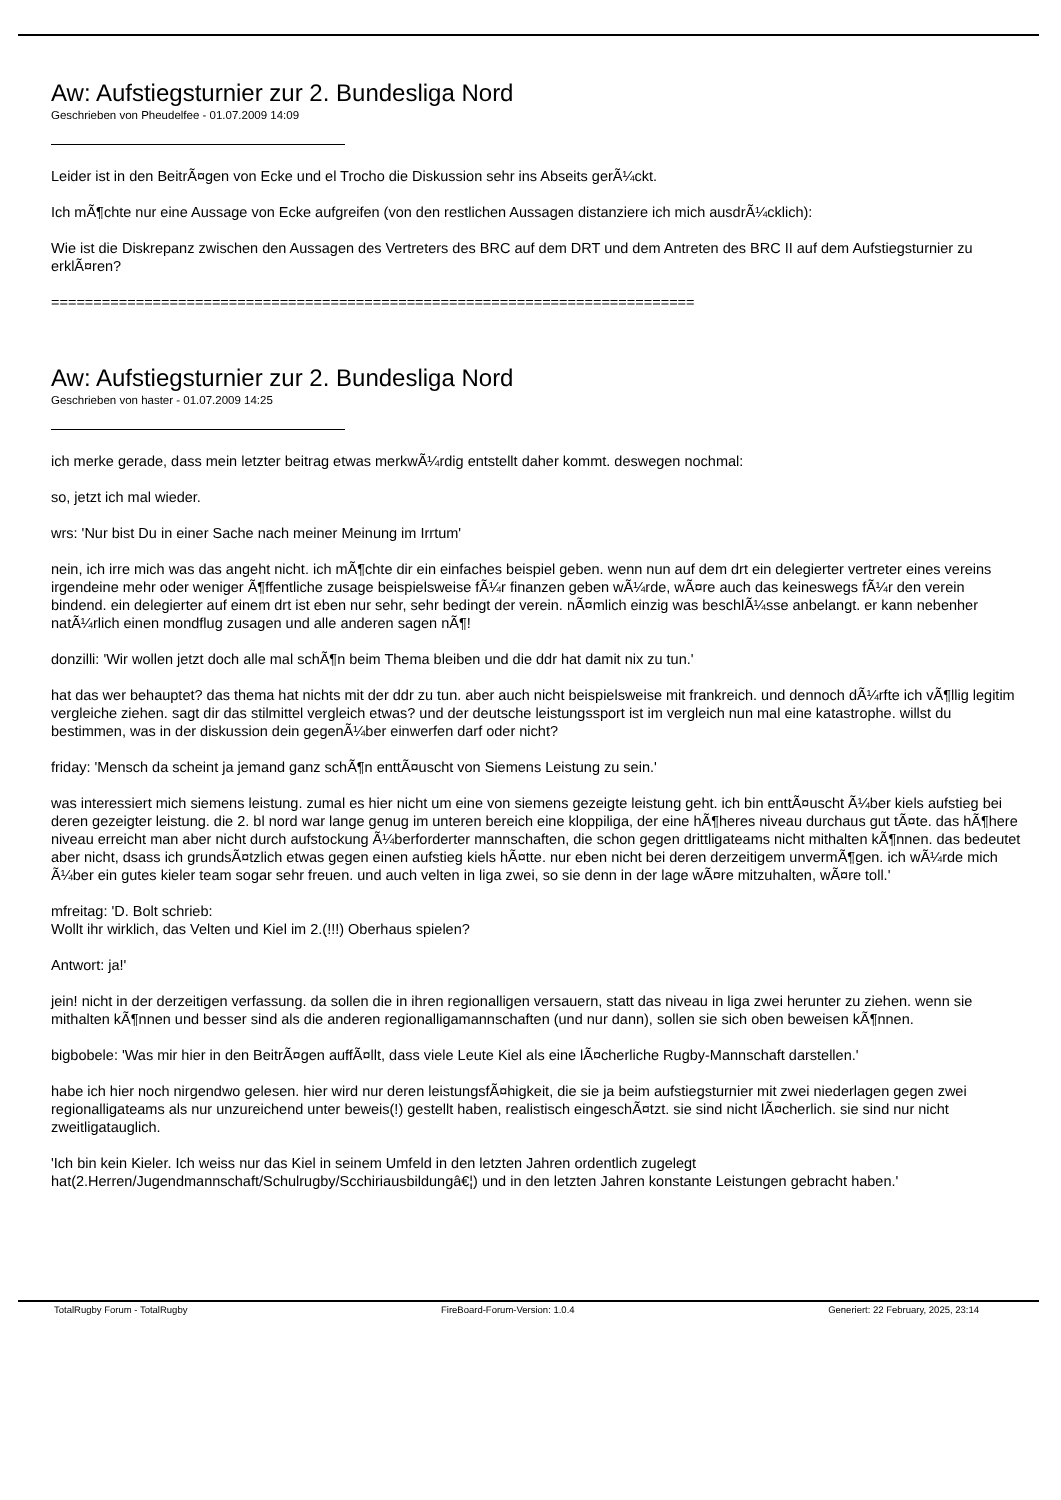Aw: Aufstiegsturnier zur 2. Bundesliga Nord
Geschrieben von Pheudelfee - 01.07.2009 14:09
Leider ist in den BeitrÃ¤gen von Ecke und el Trocho die Diskussion sehr ins Abseits gerÃ¼ckt.
Ich mÃ¶chte nur eine Aussage von Ecke aufgreifen (von den restlichen Aussagen distanziere ich mich ausdrÃ¼cklich):
Wie ist die Diskrepanz zwischen den Aussagen des Vertreters des BRC auf dem DRT und dem Antreten des BRC II auf dem Aufstiegsturnier zu erklÃ¤ren?
============================================================================
Aw: Aufstiegsturnier zur 2. Bundesliga Nord
Geschrieben von haster - 01.07.2009 14:25
ich merke gerade, dass mein letzter beitrag etwas merkwÃ¼rdig entstellt daher kommt. deswegen nochmal:
so, jetzt ich mal wieder.
wrs: 'Nur bist Du in einer Sache nach meiner Meinung im Irrtum'
nein, ich irre mich was das angeht nicht. ich mÃ¶chte dir ein einfaches beispiel geben. wenn nun auf dem drt ein delegierter vertreter eines vereins irgendeine mehr oder weniger Ã¶ffentliche zusage beispielsweise fÃ¼r finanzen geben wÃ¼rde, wÃ¤re auch das keineswegs fÃ¼r den verein bindend. ein delegierter auf einem drt ist eben nur sehr, sehr bedingt der verein. nÃ¤mlich einzig was beschlÃ¼sse anbelangt. er kann nebenher natÃ¼rlich einen mondflug zusagen und alle anderen sagen nÃ¶!
donzilli: 'Wir wollen jetzt doch alle mal schÃ¶n beim Thema bleiben und die ddr hat damit nix zu tun.'
hat das wer behauptet? das thema hat nichts mit der ddr zu tun. aber auch nicht beispielsweise mit frankreich. und dennoch dÃ¼rfte ich vÃ¶llig legitim vergleiche ziehen. sagt dir das stilmittel vergleich etwas? und der deutsche leistungssport ist im vergleich nun mal eine katastrophe. willst du bestimmen, was in der diskussion dein gegenÃ¼ber einwerfen darf oder nicht?
friday: 'Mensch da scheint ja jemand ganz schÃ¶n enttÃ¤uscht von Siemens Leistung zu sein.'
was interessiert mich siemens leistung. zumal es hier nicht um eine von siemens gezeigte leistung geht. ich bin enttÃ¤uscht Ã¼ber kiels aufstieg bei deren gezeigter leistung. die 2. bl nord war lange genug im unteren bereich eine kloppiliga, der eine hÃ¶heres niveau durchaus gut tÃ¤te. das hÃ¶here niveau erreicht man aber nicht durch aufstockung Ã¼berforderter mannschaften, die schon gegen drittligateams nicht mithalten kÃ¶nnen. das bedeutet aber nicht, dsass ich grundsÃ¤tzlich etwas gegen einen aufstieg kiels hÃ¤tte. nur eben nicht bei deren derzeitigem unvermÃ¶gen. ich wÃ¼rde mich Ã¼ber ein gutes kieler team sogar sehr freuen. und auch velten in liga zwei, so sie denn in der lage wÃ¤re mitzuhalten, wÃ¤re toll.'
mfreitag: 'D. Bolt schrieb:
Wollt ihr wirklich, das Velten und Kiel im 2.(!!!) Oberhaus spielen?
Antwort: ja!'
jein! nicht in der derzeitigen verfassung. da sollen die in ihren regionalligen versauern, statt das niveau in liga zwei herunter zu ziehen. wenn sie mithalten kÃ¶nnen und besser sind als die anderen regionalligamannschaften (und nur dann), sollen sie sich oben beweisen kÃ¶nnen.
bigbobele: 'Was mir hier in den BeitrÃ¤gen auffÃ¤llt, dass viele Leute Kiel als eine lÃ¤cherliche Rugby-Mannschaft darstellen.'
habe ich hier noch nirgendwo gelesen. hier wird nur deren leistungsfÃ¤higkeit, die sie ja beim aufstiegsturnier mit zwei niederlagen gegen zwei regionalligateams als nur unzureichend unter beweis(!) gestellt haben, realistisch eingeschÃ¤tzt. sie sind nicht lÃ¤cherlich. sie sind nur nicht zweitligatauglich.
'Ich bin kein Kieler. Ich weiss nur das Kiel in seinem Umfeld in den letzten Jahren ordentlich zugelegt hat(2.Herren/Jugendmannschaft/Schulrugby/Scchiriausbildungâ€¦) und in den letzten Jahren konstante Leistungen gebracht haben.'
TotalRugby Forum - TotalRugby FireBoard-Forum-Version: 1.0.4 Generiert: 22 February, 2025, 23:14